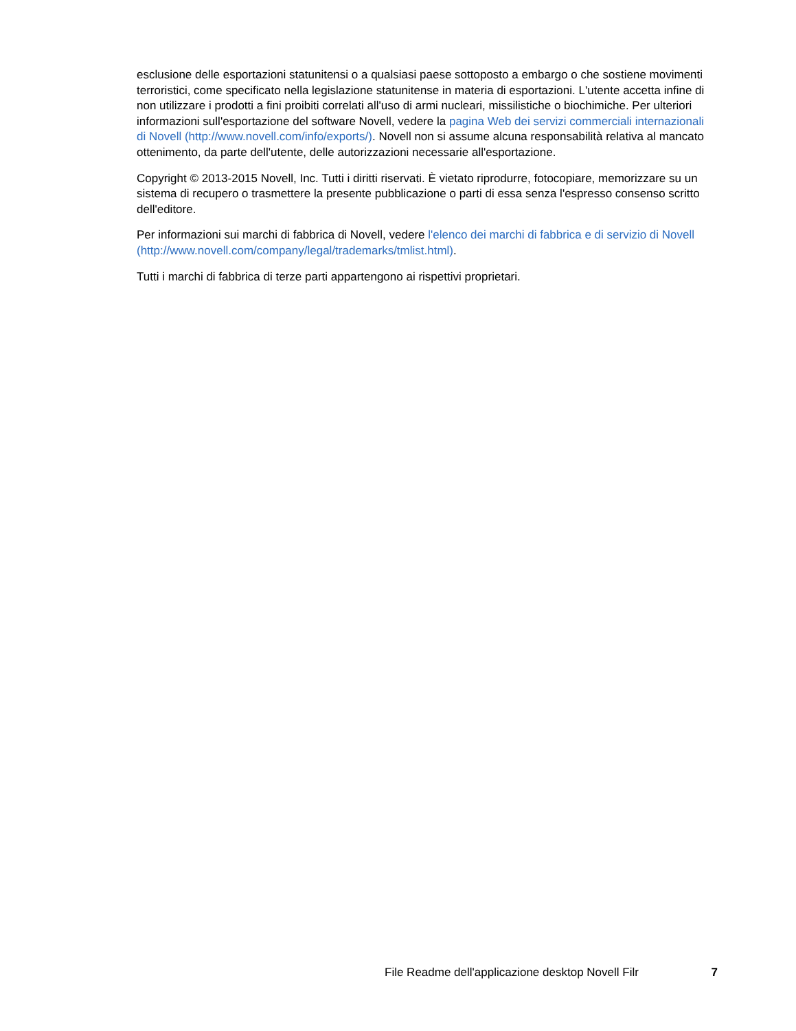esclusione delle esportazioni statunitensi o a qualsiasi paese sottoposto a embargo o che sostiene movimenti terroristici, come specificato nella legislazione statunitense in materia di esportazioni. L'utente accetta infine di non utilizzare i prodotti a fini proibiti correlati all'uso di armi nucleari, missilistiche o biochimiche. Per ulteriori informazioni sull'esportazione del software Novell, vedere la pagina Web dei servizi commerciali internazionali di Novell (http://www.novell.com/info/exports/). Novell non si assume alcuna responsabilità relativa al mancato ottenimento, da parte dell'utente, delle autorizzazioni necessarie all'esportazione.
Copyright © 2013-2015 Novell, Inc. Tutti i diritti riservati. È vietato riprodurre, fotocopiare, memorizzare su un sistema di recupero o trasmettere la presente pubblicazione o parti di essa senza l'espresso consenso scritto dell'editore.
Per informazioni sui marchi di fabbrica di Novell, vedere l'elenco dei marchi di fabbrica e di servizio di Novell (http://www.novell.com/company/legal/trademarks/tmlist.html).
Tutti i marchi di fabbrica di terze parti appartengono ai rispettivi proprietari.
File Readme dell'applicazione desktop Novell Filr 7